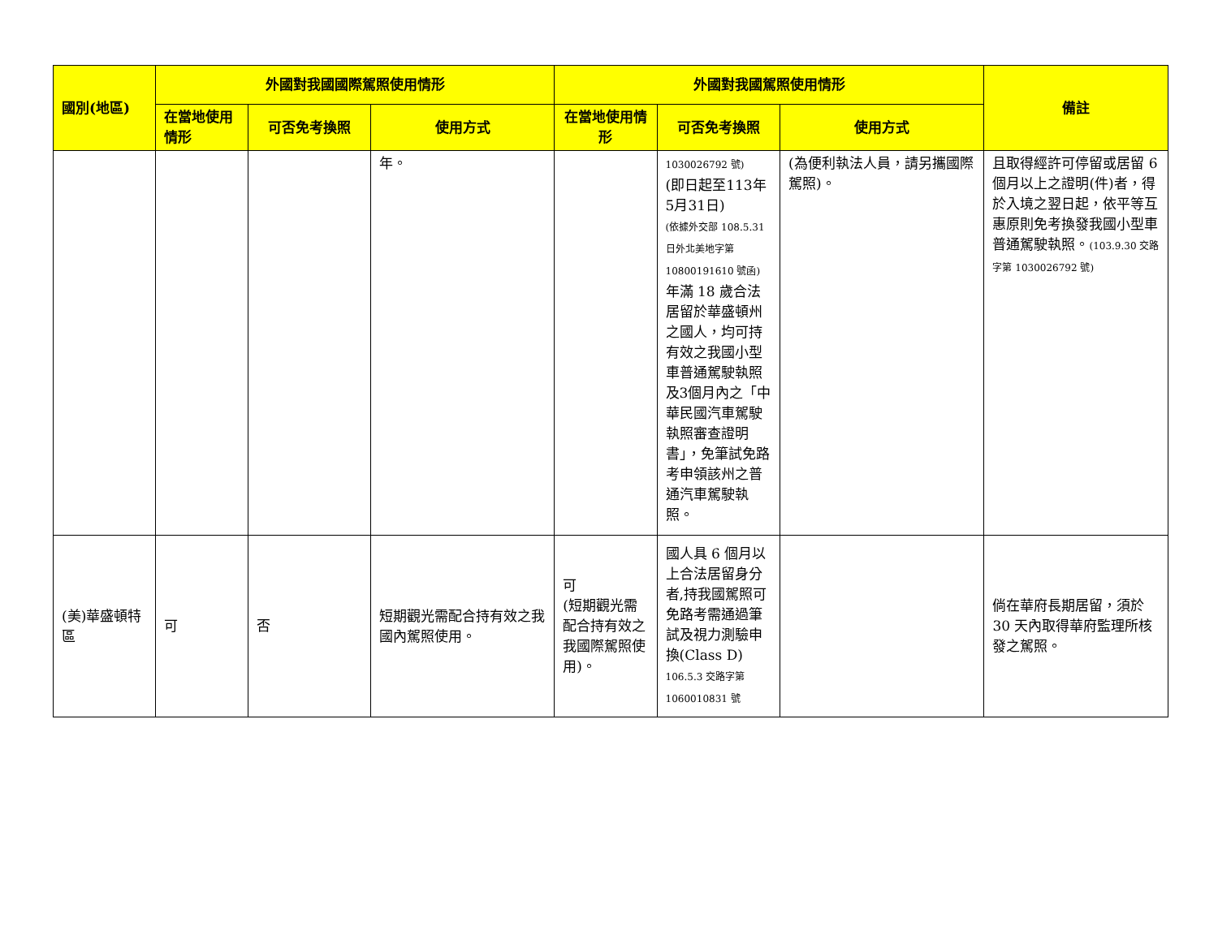| 國別(地區) | 外國對我國國際駕照使用情形 | | | 外國對我國駕照使用情形 | | | 備註 |
| --- | --- | --- | --- | --- | --- | --- | --- |
| | 在當地使用情形 | 可否免考換照 | 使用方式 | 在當地使用情形 | 可否免考換照 | 使用方式 | |
| | | | 年。 | | 1030026792 號) (即日起至113年5月31日) (依據外交部 108.5.31日外北美地字第10800191610 號函) 年滿 18 歲合法居留於華盛頓州之國人，均可持有效之我國小型車普通駕駛執照及3個月內之「中華民國汽車駕駛執照審查證明書」，免筆試免路考申領該州之普通汽車駕駛執照。 | (為便利執法人員，請另攜國際駕照)。 | 且取得經許可停留或居留 6 個月以上之證明(件)者，得於入境之翌日起，依平等互惠原則免考換發我國小型車普通駕駛執照。 (103.9.30 交路字第 1030026792 號) |
| (美)華盛頓特區 | 可 | 否 | 短期觀光需配合持有效之我國內駕照使用。 | 可 (短期觀光需配合持有效之我國際駕照使用)。 | 國人具 6 個月以上合法居留身分者,持我國駕照可免路考需通過筆試及視力測驗申換(Class D) 106.5.3 交路字第 1060010831 號 | | 倘在華府長期居留，須於 30 天內取得華府監理所核發之駕照。 |